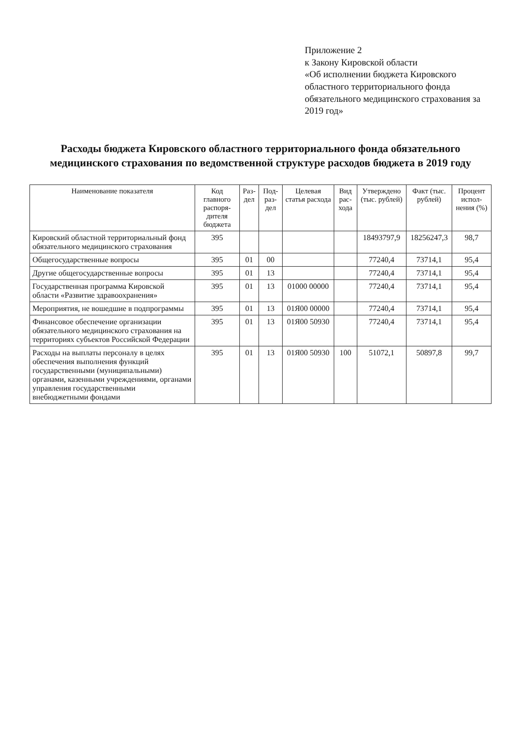Приложение 2
к Закону Кировской области
«Об исполнении бюджета Кировского областного территориального фонда обязательного медицинского страхования за 2019 год»
Расходы бюджета Кировского областного территориального фонда обязательного медицинского страхования по ведомственной структуре расходов бюджета в 2019 году
| Наименование показателя | Код главного распоря-дителя бюджета | Раз-дел | Под-раз-дел | Целевая статья расхода | Вид рас-хода | Утверждено (тыс. рублей) | Факт (тыс. рублей) | Процент испол-нения (%) |
| --- | --- | --- | --- | --- | --- | --- | --- | --- |
| Кировский областной территориальный фонд обязательного медицинского страхования | 395 | | | | | 18493797,9 | 18256247,3 | 98,7 |
| Общегосударственные вопросы | 395 | 01 | 00 | | | 77240,4 | 73714,1 | 95,4 |
| Другие общегосударственные вопросы | 395 | 01 | 13 | | | 77240,4 | 73714,1 | 95,4 |
| Государственная программа Кировской области «Развитие здравоохранения» | 395 | 01 | 13 | 01000 00000 | | 77240,4 | 73714,1 | 95,4 |
| Мероприятия, не вошедшие в подпрограммы | 395 | 01 | 13 | 01Я00 00000 | | 77240,4 | 73714,1 | 95,4 |
| Финансовое обеспечение организации обязательного медицинского страхования на территориях субъектов Российской Федерации | 395 | 01 | 13 | 01Я00 50930 | | 77240,4 | 73714,1 | 95,4 |
| Расходы на выплаты персоналу в целях обеспечения выполнения функций государственными (муниципальными) органами, казенными учреждениями, органами управления государственными внебюджетными фондами | 395 | 01 | 13 | 01Я00 50930 | 100 | 51072,1 | 50897,8 | 99,7 |